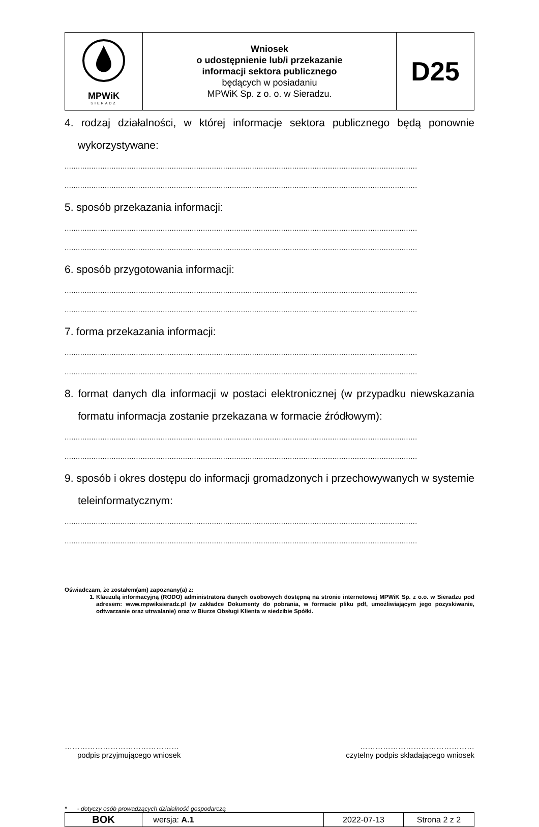| MPWiK SIERADZ | Wniosek o udostępnienie lub/i przekazanie informacji sektora publicznego będących w posiadaniu MPWiK Sp. z o. o. w Sieradzu. | D25 |
4. rodzaj działalności, w której informacje sektora publicznego będą ponownie wykorzystywane:
..............................................................................................................................................................
..............................................................................................................................................................
5. sposób przekazania informacji:
..............................................................................................................................................................
..............................................................................................................................................................
6. sposób przygotowania informacji:
..............................................................................................................................................................
..............................................................................................................................................................
7. forma przekazania informacji:
..............................................................................................................................................................
..............................................................................................................................................................
8. format danych dla informacji w postaci elektronicznej (w przypadku niewskazania formatu informacja zostanie przekazana w formacie źródłowym):
..............................................................................................................................................................
..............................................................................................................................................................
9. sposób i okres dostępu do informacji gromadzonych i przechowywanych w systemie teleinformatycznym:
..............................................................................................................................................................
..............................................................................................................................................................
Oświadczam, że zostałem(am) zapoznany(a) z:
1. Klauzulą informacyjną (RODO) administratora danych osobowych dostępną na stronie internetowej MPWiK Sp. z o.o. w Sieradzu pod adresem: www.mpwiksieradz.pl (w zakładce Dokumenty do pobrania, w formacie pliku pdf, umożliwiającym jego pozyskiwanie, odtwarzanie oraz utrwalanie) oraz w Biurze Obsługi Klienta w siedzibie Spółki.
………………………………………
podpis przyjmującego wniosek
………………………………………
czytelny podpis składającego wniosek
* - dotyczy osób prowadzących działalność gospodarczą
| BOK | wersja: A.1 | 2022-07-13 | Strona 2 z 2 |